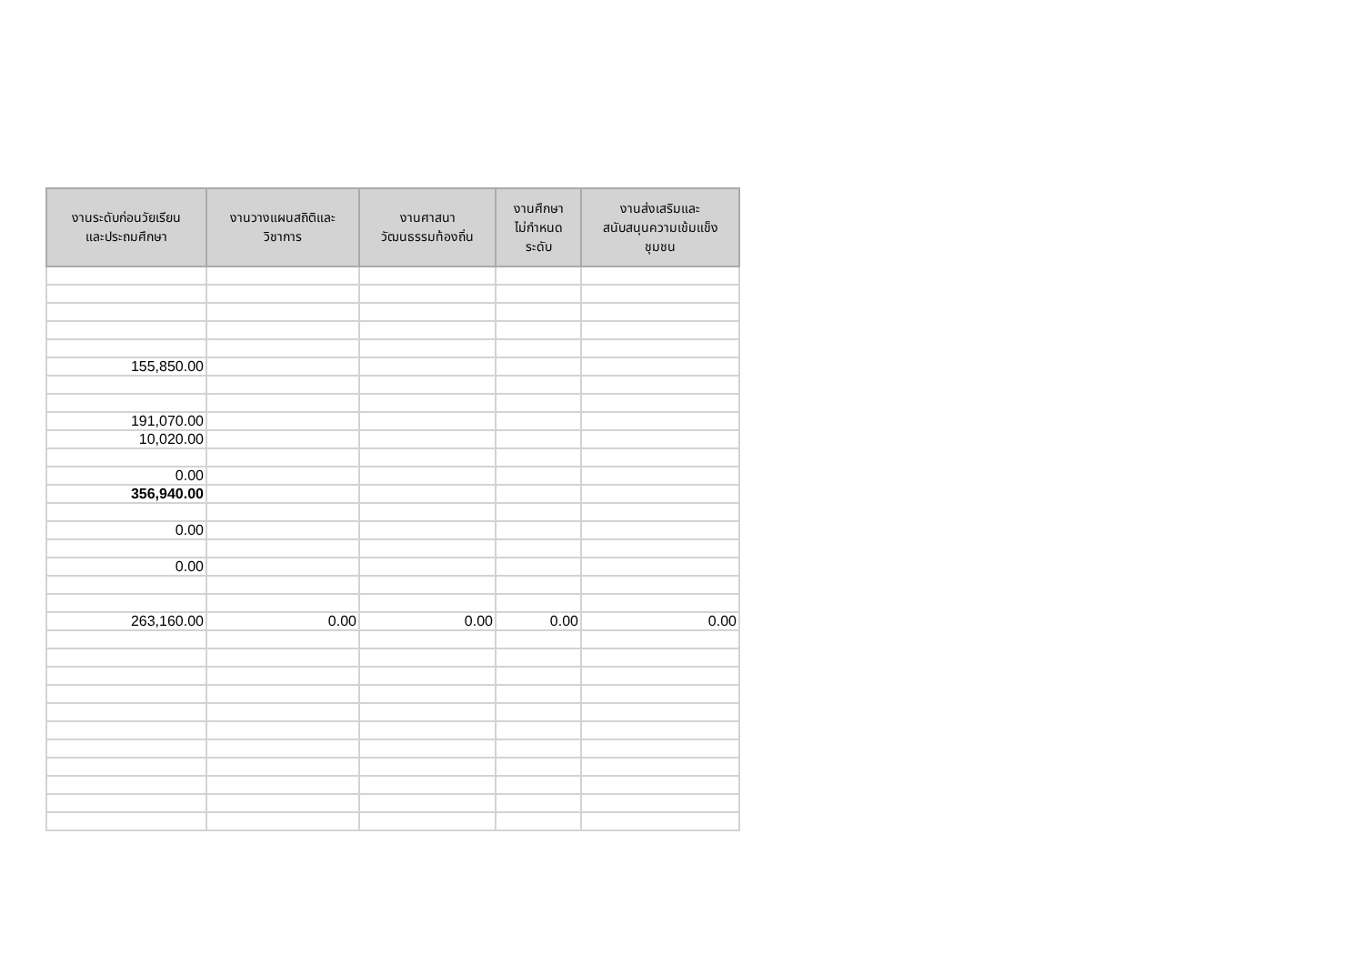| งานระดับก่อนวัยเรียน และประถมศึกษา | งานวางแผนสถิติและ วิชาการ | งานศาสนา วัฒนธรรมท้องถิ่น | งานศึกษา ไม่กำหนด ระดับ | งานส่งเสริมและ สนับสนุนความเข้มแข็ง ชุมชน |
| --- | --- | --- | --- | --- |
| 155,850.00 | | | | |
| 191,070.00 | | | | |
| 10,020.00 | | | | |
| 0.00 | | | | |
| 356,940.00 | | | | |
| 0.00 | | | | |
| 0.00 | | | | |
| 263,160.00 | 0.00 | 0.00 | 0.00 | 0.00 |